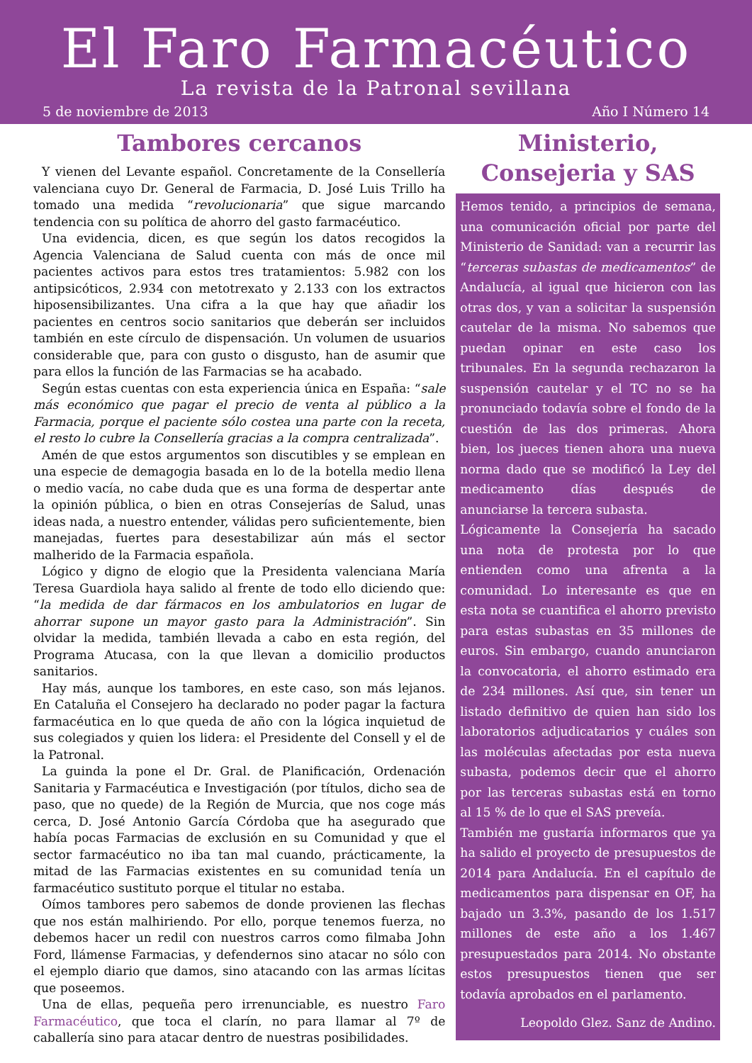El Faro Farmacéutico
La revista de la Patronal sevillana
5 de noviembre de 2013 Año I Número 14
Tambores cercanos
Y vienen del Levante español. Concretamente de la Consellería valenciana cuyo Dr. General de Farmacia, D. José Luis Trillo ha tomado una medida “revolucionaria” que sigue marcando tendencia con su política de ahorro del gasto farmacéutico.
Una evidencia, dicen, es que según los datos recogidos la Agencia Valenciana de Salud cuenta con más de once mil pacientes activos para estos tres tratamientos: 5.982 con los antipsicóticos, 2.934 con metotrexato y 2.133 con los extractos hiposensibilizantes. Una cifra a la que hay que añadir los pacientes en centros socio sanitarios que deberán ser incluidos también en este círculo de dispensación. Un volumen de usuarios considerable que, para con gusto o disgusto, han de asumir que para ellos la función de las Farmacias se ha acabado.
Según estas cuentas con esta experiencia única en España: “sale más económico que pagar el precio de venta al público a la Farmacia, porque el paciente sólo costea una parte con la receta, el resto lo cubre la Consellería gracias a la compra centralizada”.
Amén de que estos argumentos son discutibles y se emplean en una especie de demagogia basada en lo de la botella medio llena o medio vacía, no cabe duda que es una forma de despertar ante la opinión pública, o bien en otras Consejerías de Salud, unas ideas nada, a nuestro entender, válidas pero suficientemente, bien manejadas, fuertes para desestabilizar aún más el sector malherido de la Farmacia española.
Lógico y digno de elogio que la Presidenta valenciana María Teresa Guardiola haya salido al frente de todo ello diciendo que: “la medida de dar fármacos en los ambulatorios en lugar de ahorrar supone un mayor gasto para la Administración”. Sin olvidar la medida, también llevada a cabo en esta región, del Programa Atucasa, con la que llevan a domicilio productos sanitarios.
Hay más, aunque los tambores, en este caso, son más lejanos. En Cataluña el Consejero ha declarado no poder pagar la factura farmacéutica en lo que queda de año con la lógica inquietud de sus colegiados y quien los lidera: el Presidente del Consell y el de la Patronal.
La guinda la pone el Dr. Gral. de Planificación, Ordenación Sanitaria y Farmacéutica e Investigación (por títulos, dicho sea de paso, que no quede) de la Región de Murcia, que nos coge más cerca, D. José Antonio García Córdoba que ha asegurado que había pocas Farmacias de exclusión en su Comunidad y que el sector farmacéutico no iba tan mal cuando, prácticamente, la mitad de las Farmacias existentes en su comunidad tenía un farmacéutico sustituto porque el titular no estaba.
Oímos tambores pero sabemos de donde provienen las flechas que nos están malhiriendo. Por ello, porque tenemos fuerza, no debemos hacer un redil con nuestros carros como filmaba John Ford, llámense Farmacias, y defendernos sino atacar no sólo con el ejemplo diario que damos, sino atacando con las armas lícitas que poseemos.
Una de ellas, pequeña pero irrenunciable, es nuestro Faro Farmacéutico, que toca el clarín, no para llamar al 7º de caballería sino para atacar dentro de nuestras posibilidades.
Ministerio,
Consejeria y SAS
Hemos tenido, a principios de semana, una comunicación oficial por parte del Ministerio de Sanidad: van a recurrir las “terceras subastas de medicamentos” de Andalucía, al igual que hicieron con las otras dos, y van a solicitar la suspensión cautelar de la misma. No sabemos que puedan opinar en este caso los tribunales. En la segunda rechazaron la suspensión cautelar y el TC no se ha pronunciado todavía sobre el fondo de la cuestión de las dos primeras. Ahora bien, los jueces tienen ahora una nueva norma dado que se modificó la Ley del medicamento días después de anunciarse la tercera subasta.
Lógicamente la Consejería ha sacado una nota de protesta por lo que entienden como una afrenta a la comunidad. Lo interesante es que en esta nota se cuantifica el ahorro previsto para estas subastas en 35 millones de euros. Sin embargo, cuando anunciaron la convocatoria, el ahorro estimado era de 234 millones. Así que, sin tener un listado definitivo de quien han sido los laboratorios adjudicatarios y cuáles son las moléculas afectadas por esta nueva subasta, podemos decir que el ahorro por las terceras subastas está en torno al 15 % de lo que el SAS preveía.
También me gustaría informaros que ya ha salido el proyecto de presupuestos de 2014 para Andalucía. En el capítulo de medicamentos para dispensar en OF, ha bajado un 3.3%, pasando de los 1.517 millones de este año a los 1.467 presupuestados para 2014. No obstante estos presupuestos tienen que ser todavía aprobados en el parlamento.
Leopoldo Glez. Sanz de Andino.